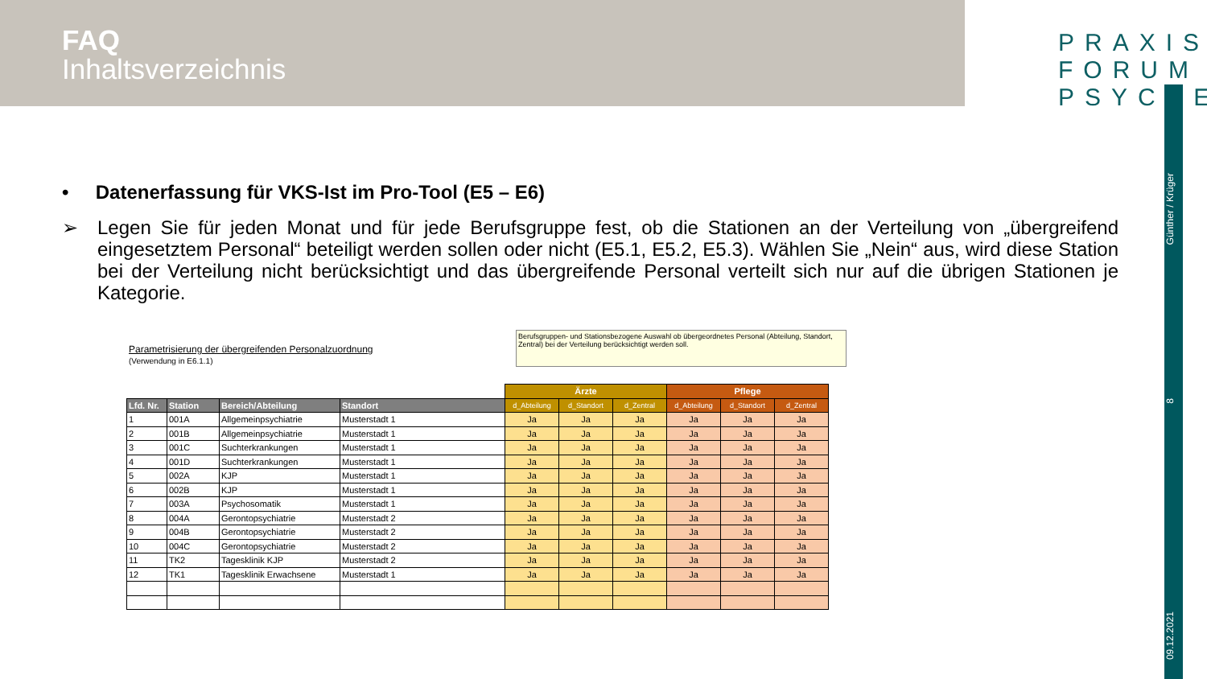FAQ
Inhaltsverzeichnis
PRAXIS
FORUM
PSYCHE
Günther / Krüger
8
09.12.2021
• Datenerfassung für VKS-Ist im Pro-Tool (E5 – E6)
➢
Legen Sie für jeden Monat und für jede Berufsgruppe fest, ob die Stationen an der Verteilung von „übergreifend eingesetztem Personal“ beteiligt werden sollen oder nicht (E5.1, E5.2, E5.3). Wählen Sie „Nein“ aus, wird diese Station bei der Verteilung nicht berücksichtigt und das übergreifende Personal verteilt sich nur auf die übrigen Stationen je Kategorie.
Parametrisierung der übergreifenden Personalzuordnung
(Verwendung in E6.1.1)
Berufsgruppen- und Stationsbezogene Auswahl ob übergeordnetes Personal (Abteilung, Standort, Zentral) bei der Verteilung berücksichtigt werden soll.
| | | | | Ärzte | | | Pflege | | |
| Lfd. Nr. | Station | Bereich/Abteilung | Standort | d_Abteilung | d_Standort | d_Zentral | d_Abteilung | d_Standort | d_Zentral |
| 1 | 001A | Allgemeinpsychiatrie | Musterstadt 1 | Ja | Ja | Ja | Ja | Ja | Ja |
| 2 | 001B | Allgemeinpsychiatrie | Musterstadt 1 | Ja | Ja | Ja | Ja | Ja | Ja |
| 3 | 001C | Suchterkrankungen | Musterstadt 1 | Ja | Ja | Ja | Ja | Ja | Ja |
| 4 | 001D | Suchterkrankungen | Musterstadt 1 | Ja | Ja | Ja | Ja | Ja | Ja |
| 5 | 002A | KJP | Musterstadt 1 | Ja | Ja | Ja | Ja | Ja | Ja |
| 6 | 002B | KJP | Musterstadt 1 | Ja | Ja | Ja | Ja | Ja | Ja |
| 7 | 003A | Psychosomatik | Musterstadt 1 | Ja | Ja | Ja | Ja | Ja | Ja |
| 8 | 004A | Gerontopsychiatrie | Musterstadt 2 | Ja | Ja | Ja | Ja | Ja | Ja |
| 9 | 004B | Gerontopsychiatrie | Musterstadt 2 | Ja | Ja | Ja | Ja | Ja | Ja |
| 10 | 004C | Gerontopsychiatrie | Musterstadt 2 | Ja | Ja | Ja | Ja | Ja | Ja |
| 11 | TK2 | Tagesklinik KJP | Musterstadt 2 | Ja | Ja | Ja | Ja | Ja | Ja |
| 12 | TK1 | Tagesklinik Erwachsene | Musterstadt 1 | Ja | Ja | Ja | Ja | Ja | Ja |